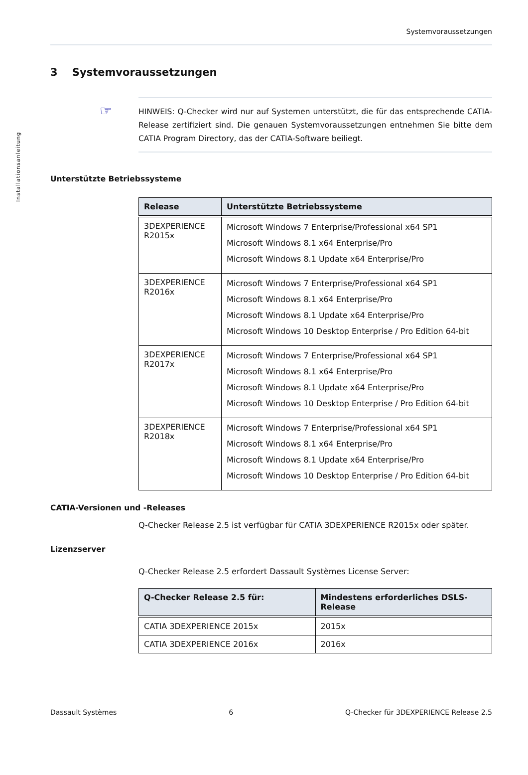Installationsanleitung
Systemvoraussetzungen
3 Systemvoraussetzungen
☞ HINWEIS: Q-Checker wird nur auf Systemen unterstützt, die für das entsprechende CATIA-Release zertifiziert sind. Die genauen Systemvoraussetzungen entnehmen Sie bitte dem CATIA Program Directory, das der CATIA-Software beiliegt.
Unterstützte Betriebssysteme
| Release | Unterstützte Betriebssysteme |
| --- | --- |
| 3DEXPERIENCE R2015x | Microsoft Windows 7 Enterprise/Professional x64 SP1 Microsoft Windows 8.1 x64 Enterprise/Pro Microsoft Windows 8.1 Update x64 Enterprise/Pro |
| 3DEXPERIENCE R2016x | Microsoft Windows 7 Enterprise/Professional x64 SP1 Microsoft Windows 8.1 x64 Enterprise/Pro Microsoft Windows 8.1 Update x64 Enterprise/Pro Microsoft Windows 10 Desktop Enterprise / Pro Edition 64-bit |
| 3DEXPERIENCE R2017x | Microsoft Windows 7 Enterprise/Professional x64 SP1 Microsoft Windows 8.1 x64 Enterprise/Pro Microsoft Windows 8.1 Update x64 Enterprise/Pro Microsoft Windows 10 Desktop Enterprise / Pro Edition 64-bit |
| 3DEXPERIENCE R2018x | Microsoft Windows 7 Enterprise/Professional x64 SP1 Microsoft Windows 8.1 x64 Enterprise/Pro Microsoft Windows 8.1 Update x64 Enterprise/Pro Microsoft Windows 10 Desktop Enterprise / Pro Edition 64-bit |
CATIA-Versionen und -Releases
Q-Checker Release 2.5 ist verfügbar für CATIA 3DEXPERIENCE R2015x oder später.
Lizenzserver
Q-Checker Release 2.5 erfordert Dassault Systèmes License Server:
| Q-Checker Release 2.5 für: | Mindestens erforderliches DSLS-Release |
| --- | --- |
| CATIA 3DEXPERIENCE 2015x | 2015x |
| CATIA 3DEXPERIENCE 2016x | 2016x |
Dassault Systèmes 6 Q-Checker für 3DEXPERIENCE Release 2.5